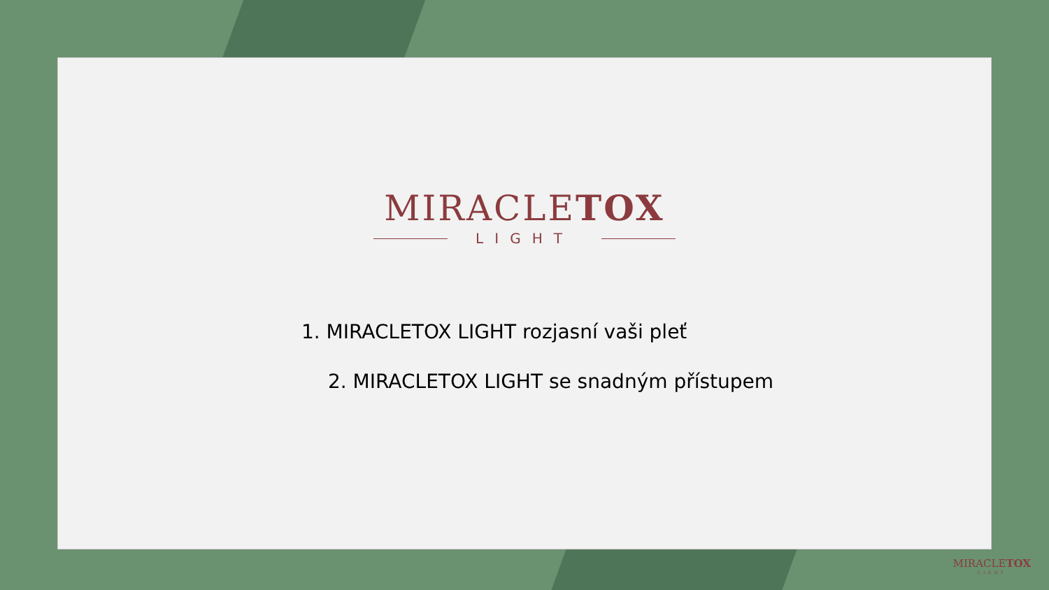MIRACLETOX
LIGHT
1. MIRACLETOX LIGHT rozjasní vaši pleť
2. MIRACLETOX LIGHT se snadným přístupem
MIRACLETOX
LIGHT